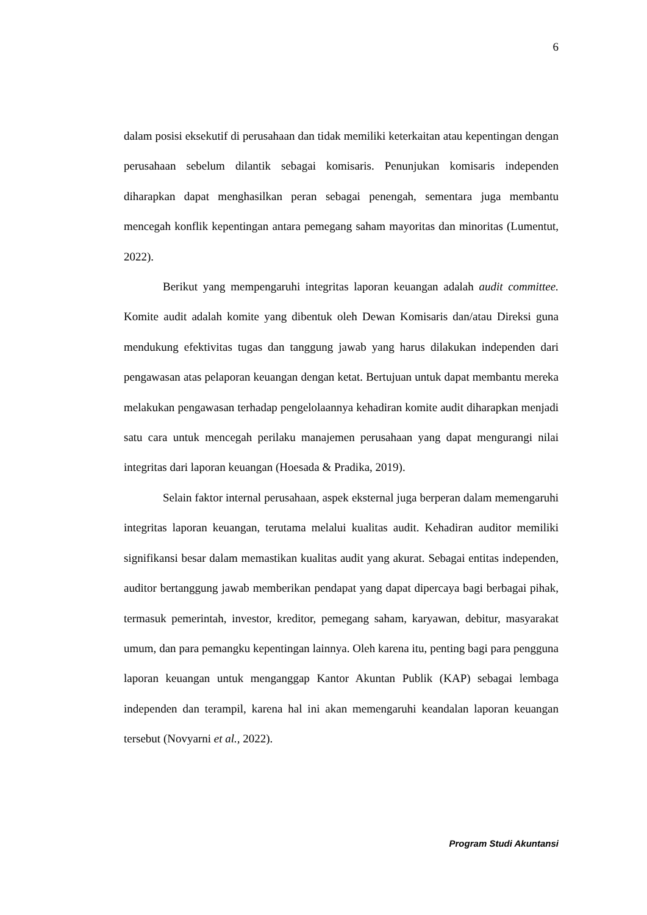6
dalam posisi eksekutif di perusahaan dan tidak memiliki keterkaitan atau kepentingan dengan perusahaan sebelum dilantik sebagai komisaris. Penunjukan komisaris independen diharapkan dapat menghasilkan peran sebagai penengah, sementara juga membantu mencegah konflik kepentingan antara pemegang saham mayoritas dan minoritas (Lumentut, 2022).
Berikut yang mempengaruhi integritas laporan keuangan adalah audit committee. Komite audit adalah komite yang dibentuk oleh Dewan Komisaris dan/atau Direksi guna mendukung efektivitas tugas dan tanggung jawab yang harus dilakukan independen dari pengawasan atas pelaporan keuangan dengan ketat. Bertujuan untuk dapat membantu mereka melakukan pengawasan terhadap pengelolaannya kehadiran komite audit diharapkan menjadi satu cara untuk mencegah perilaku manajemen perusahaan yang dapat mengurangi nilai integritas dari laporan keuangan (Hoesada & Pradika, 2019).
Selain faktor internal perusahaan, aspek eksternal juga berperan dalam memengaruhi integritas laporan keuangan, terutama melalui kualitas audit. Kehadiran auditor memiliki signifikansi besar dalam memastikan kualitas audit yang akurat. Sebagai entitas independen, auditor bertanggung jawab memberikan pendapat yang dapat dipercaya bagi berbagai pihak, termasuk pemerintah, investor, kreditor, pemegang saham, karyawan, debitur, masyarakat umum, dan para pemangku kepentingan lainnya. Oleh karena itu, penting bagi para pengguna laporan keuangan untuk menganggap Kantor Akuntan Publik (KAP) sebagai lembaga independen dan terampil, karena hal ini akan memengaruhi keandalan laporan keuangan tersebut (Novyarni et al., 2022).
Program Studi Akuntansi